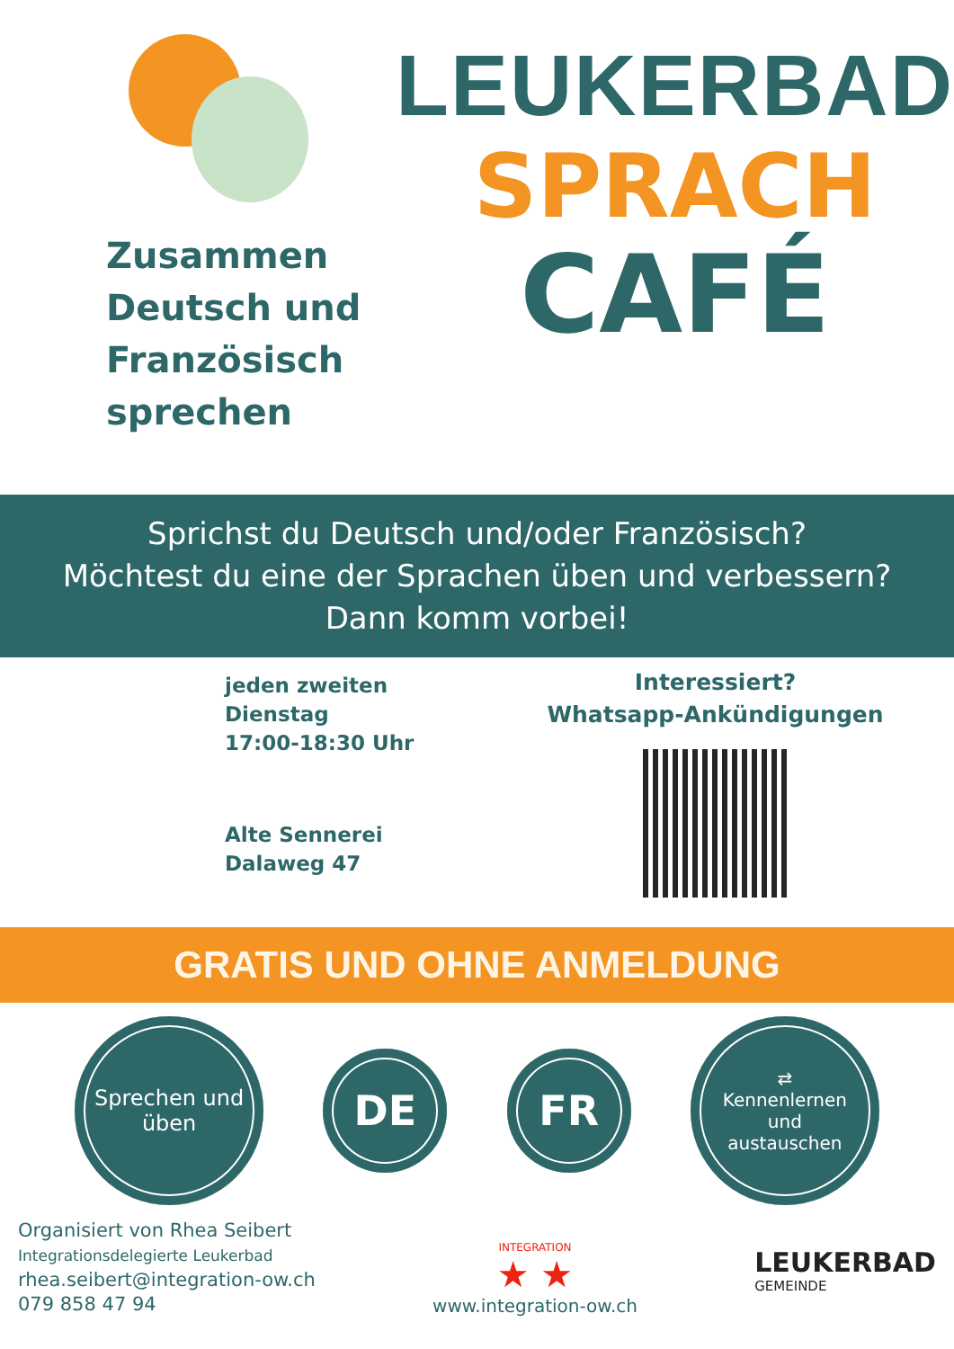Zusammen
Deutsch und
Französisch
sprechen
LEUKERBAD
SPRACH
CAFÉ
Sprichst du Deutsch und/oder Französisch?
Möchtest du eine der Sprachen üben und verbessern?
Dann komm vorbei!
jeden zweiten
Dienstag
17:00-18:30 Uhr
Alte Sennerei
Dalaweg 47
Interessiert?
Whatsapp-Ankündigungen
GRATIS UND OHNE ANMELDUNG
Sprechen und
üben
DE FR
⇄
Kennenlernen
und
austauschen
Organisiert von Rhea Seibert
Integrationsdelegierte Leukerbad
rhea.seibert@integration-ow.ch
079 858 47 94
INTEGRATION
★ ★
www.integration-ow.ch
LEUKERBAD
GEMEINDE